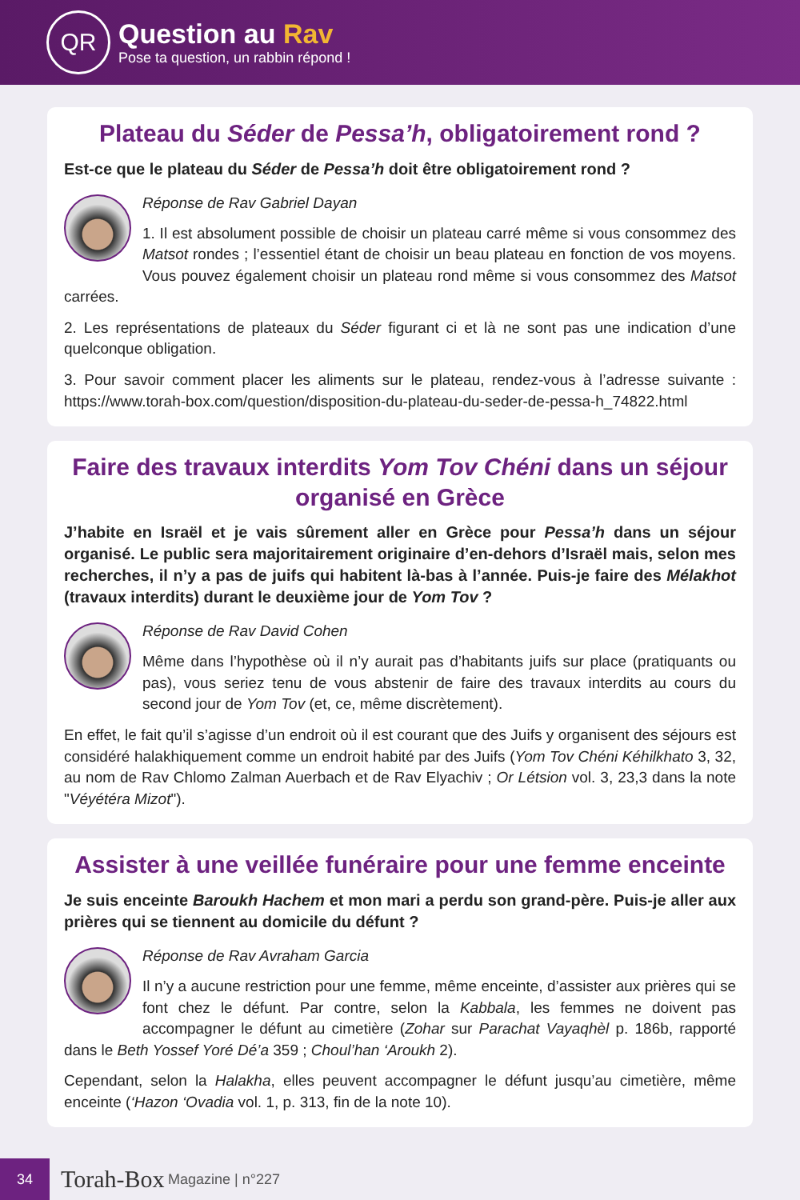QR
Question au Rav
Pose ta question, un rabbin répond !
Plateau du Séder de Pessa’h, obligatoirement rond ?
Est-ce que le plateau du Séder de Pessa’h doit être obligatoirement rond ?
Réponse de Rav Gabriel Dayan
1. Il est absolument possible de choisir un plateau carré même si vous consommez des Matsot rondes ; l’essentiel étant de choisir un beau plateau en fonction de vos moyens. Vous pouvez également choisir un plateau rond même si vous consommez des Matsot carrées.
2. Les représentations de plateaux du Séder figurant ci et là ne sont pas une indication d’une quelconque obligation.
3. Pour savoir comment placer les aliments sur le plateau, rendez-vous à l’adresse suivante : https://www.torah-box.com/question/disposition-du-plateau-du-seder-de-pessa-h_74822.html
Faire des travaux interdits Yom Tov Chéni dans un séjour organisé en Grèce
J’habite en Israël et je vais sûrement aller en Grèce pour Pessa’h dans un séjour organisé. Le public sera majoritairement originaire d’en-dehors d’Israël mais, selon mes recherches, il n’y a pas de juifs qui habitent là-bas à l’année. Puis-je faire des Mélakhot (travaux interdits) durant le deuxième jour de Yom Tov ?
Réponse de Rav David Cohen
Même dans l’hypothèse où il n’y aurait pas d’habitants juifs sur place (pratiquants ou pas), vous seriez tenu de vous abstenir de faire des travaux interdits au cours du second jour de Yom Tov (et, ce, même discrètement).
En effet, le fait qu’il s’agisse d’un endroit où il est courant que des Juifs y organisent des séjours est considéré halakhiquement comme un endroit habité par des Juifs (Yom Tov Chéni Kéhilkhato 3, 32, au nom de Rav Chlomo Zalman Auerbach et de Rav Elyachiv ; Or Létsion vol. 3, 23,3 dans la note "Véyétéra Mizot").
Assister à une veillée funéraire pour une femme enceinte
Je suis enceinte Baroukh Hachem et mon mari a perdu son grand-père. Puis-je aller aux prières qui se tiennent au domicile du défunt ?
Réponse de Rav Avraham Garcia
Il n’y a aucune restriction pour une femme, même enceinte, d’assister aux prières qui se font chez le défunt. Par contre, selon la Kabbala, les femmes ne doivent pas accompagner le défunt au cimetière (Zohar sur Parachat Vayaqhèl p. 186b, rapporté dans le Beth Yossef Yoré Dé’a 359 ; Choul’han ‘Aroukh 2).
Cependant, selon la Halakha, elles peuvent accompagner le défunt jusqu’au cimetière, même enceinte (‘Hazon ‘Ovadia vol. 1, p. 313, fin de la note 10).
34
Torah-Box Magazine | n°227